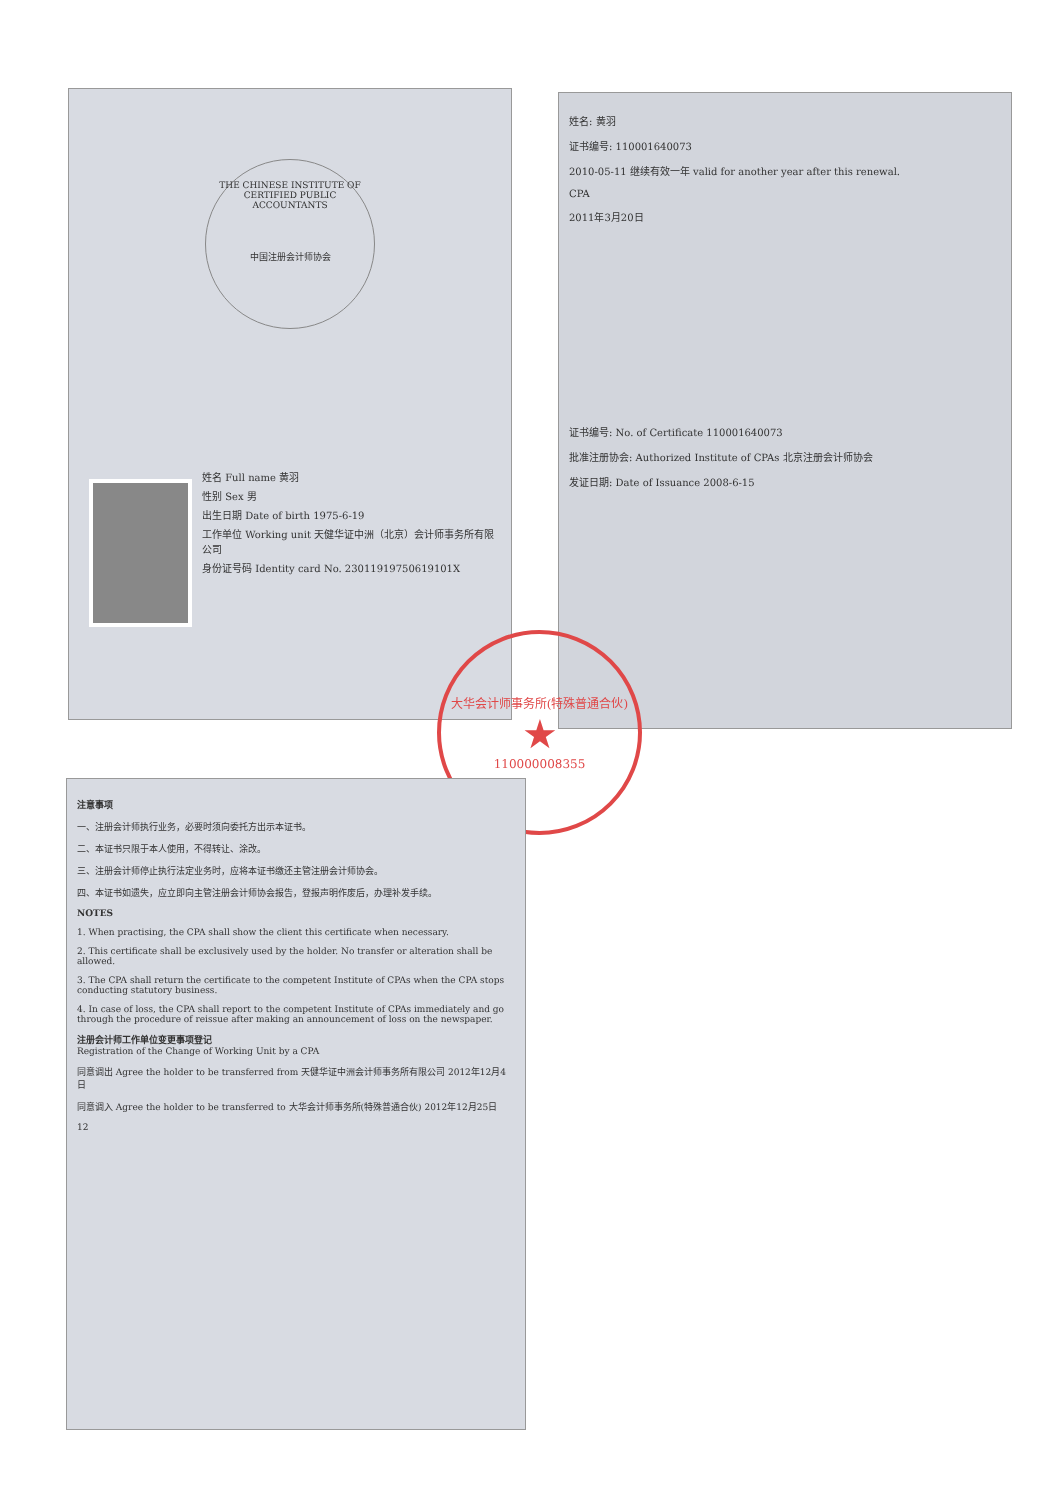THE CHINESE INSTITUTE OF CERTIFIED PUBLIC ACCOUNTANTS
中国注册会计师协会
姓名 Full name 黄羽
性别 Sex 男
出生日期 Date of birth 1975-6-19
工作单位 Working unit 天健华证中洲（北京）会计师事务所有限公司
身份证号码 Identity card No. 23011919750619101X
姓名: 黄羽
证书编号: 110001640073
2010-05-11 继续有效一年 valid for another year after this renewal.
CPA
2011年3月20日
证书编号: No. of Certificate 110001640073
批准注册协会: Authorized Institute of CPAs 北京注册会计师协会
发证日期: Date of Issuance 2008-6-15
大华会计师事务所(特殊普通合伙)
★
110000008355
注意事项
一、注册会计师执行业务，必要时须向委托方出示本证书。
二、本证书只限于本人使用，不得转让、涂改。
三、注册会计师停止执行法定业务时，应将本证书缴还主管注册会计师协会。
四、本证书如遗失，应立即向主管注册会计师协会报告，登报声明作废后，办理补发手续。
NOTES
1. When practising, the CPA shall show the client this certificate when necessary.
2. This certificate shall be exclusively used by the holder. No transfer or alteration shall be allowed.
3. The CPA shall return the certificate to the competent Institute of CPAs when the CPA stops conducting statutory business.
4. In case of loss, the CPA shall report to the competent Institute of CPAs immediately and go through the procedure of reissue after making an announcement of loss on the newspaper.
注册会计师工作单位变更事项登记
Registration of the Change of Working Unit by a CPA
同意调出 Agree the holder to be transferred from 天健华证中洲会计师事务所有限公司 2012年12月4日
同意调入 Agree the holder to be transferred to 大华会计师事务所(特殊普通合伙) 2012年12月25日
12